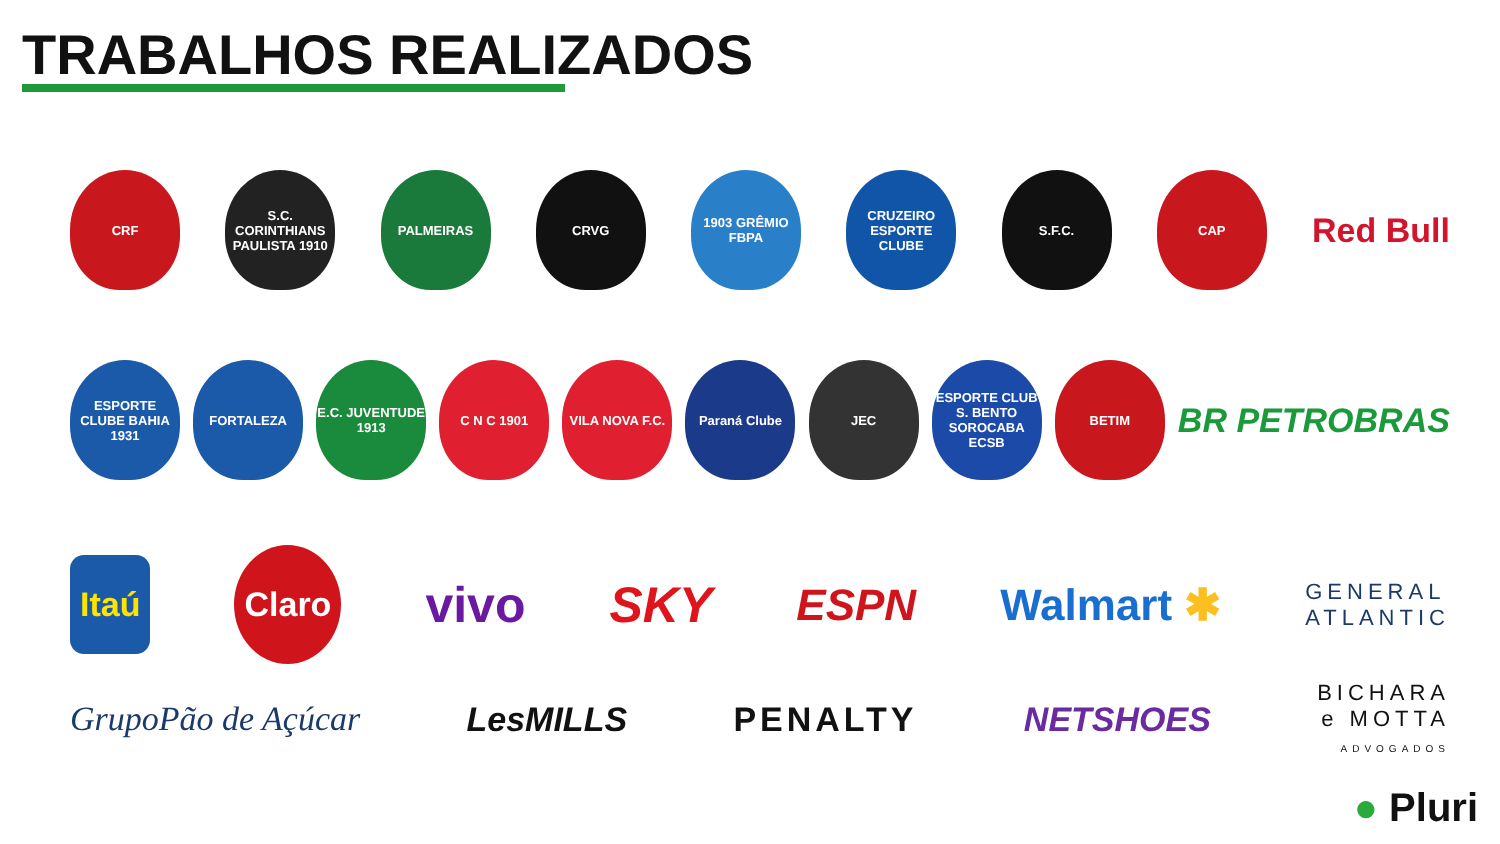TRABALHOS REALIZADOS
CRF
S.C. CORINTHIANS PAULISTA 1910
PALMEIRAS CRVG
1903 GRÊMIO FBPA
CRUZEIRO ESPORTE CLUBE
S.F.C. CAP
Red Bull
ESPORTE CLUBE BAHIA 1931
FORTALEZA
E.C. JUVENTUDE 1913
C N C 1901 VILA NOVA F.C. Paraná Clube JEC
ESPORTE CLUB S. BENTO SOROCABA ECSB
BETIM
BR PETROBRAS
Itaú
Claro
vivo SKY ESPN Walmart ✱
GENERAL
ATLANTIC
GrupoPão de Açúcar LesMILLS PENALTY NETSHOES
BICHARA
e MOTTA
ADVOGADOS
● Pluri